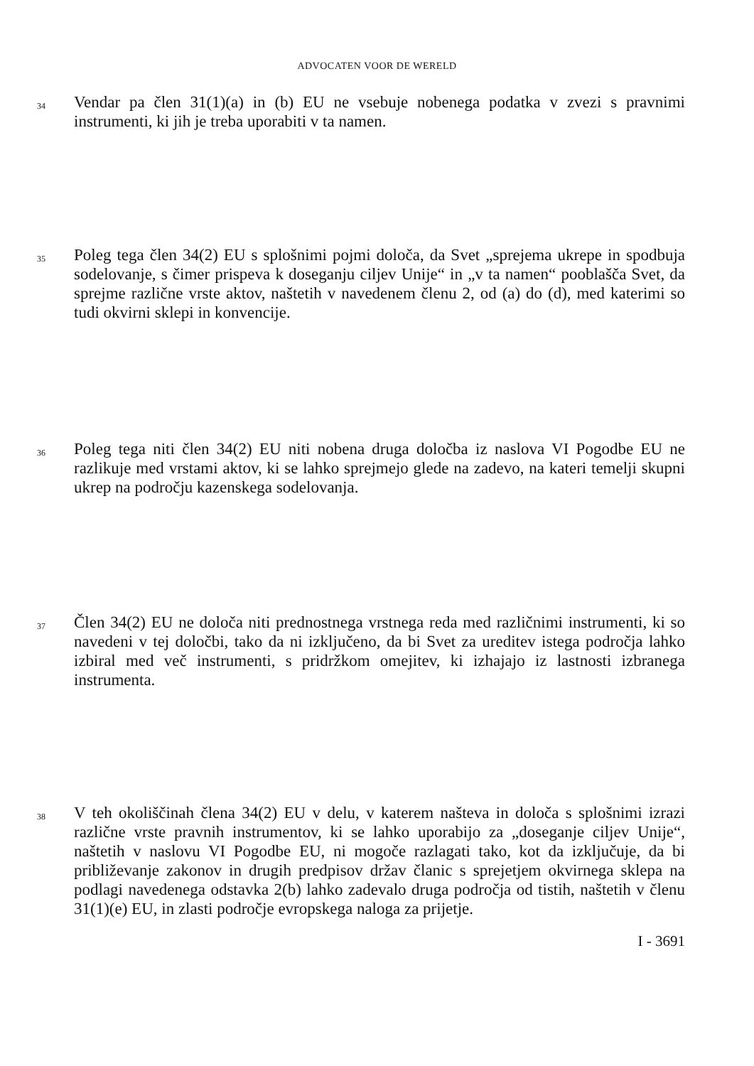ADVOCATEN VOOR DE WERELD
34
Vendar pa člen 31(1)(a) in (b) EU ne vsebuje nobenega podatka v zvezi s pravnimi instrumenti, ki jih je treba uporabiti v ta namen.
35
Poleg tega člen 34(2) EU s splošnimi pojmi določa, da Svet „sprejema ukrepe in spodbuja sodelovanje, s čimer prispeva k doseganju ciljev Unije“ in „v ta namen“ pooblašča Svet, da sprejme različne vrste aktov, naštetih v navedenem členu 2, od (a) do (d), med katerimi so tudi okvirni sklepi in konvencije.
36
Poleg tega niti člen 34(2) EU niti nobena druga določba iz naslova VI Pogodbe EU ne razlikuje med vrstami aktov, ki se lahko sprejmejo glede na zadevo, na kateri temelji skupni ukrep na področju kazenskega sodelovanja.
37
Člen 34(2) EU ne določa niti prednostnega vrstnega reda med različnimi instrumenti, ki so navedeni v tej določbi, tako da ni izključeno, da bi Svet za ureditev istega področja lahko izbiral med več instrumenti, s pridržkom omejitev, ki izhajajo iz lastnosti izbranega instrumenta.
38
V teh okoliščinah člena 34(2) EU v delu, v katerem našteva in določa s splošnimi izrazi različne vrste pravnih instrumentov, ki se lahko uporabijo za „doseganje ciljev Unije“, naštetih v naslovu VI Pogodbe EU, ni mogoče razlagati tako, kot da izključuje, da bi približevanje zakonov in drugih predpisov držav članic s sprejetjem okvirnega sklepa na podlagi navedenega odstavka 2(b) lahko zadevalo druga področja od tistih, naštetih v členu 31(1)(e) EU, in zlasti področje evropskega naloga za prijetje.
I - 3691